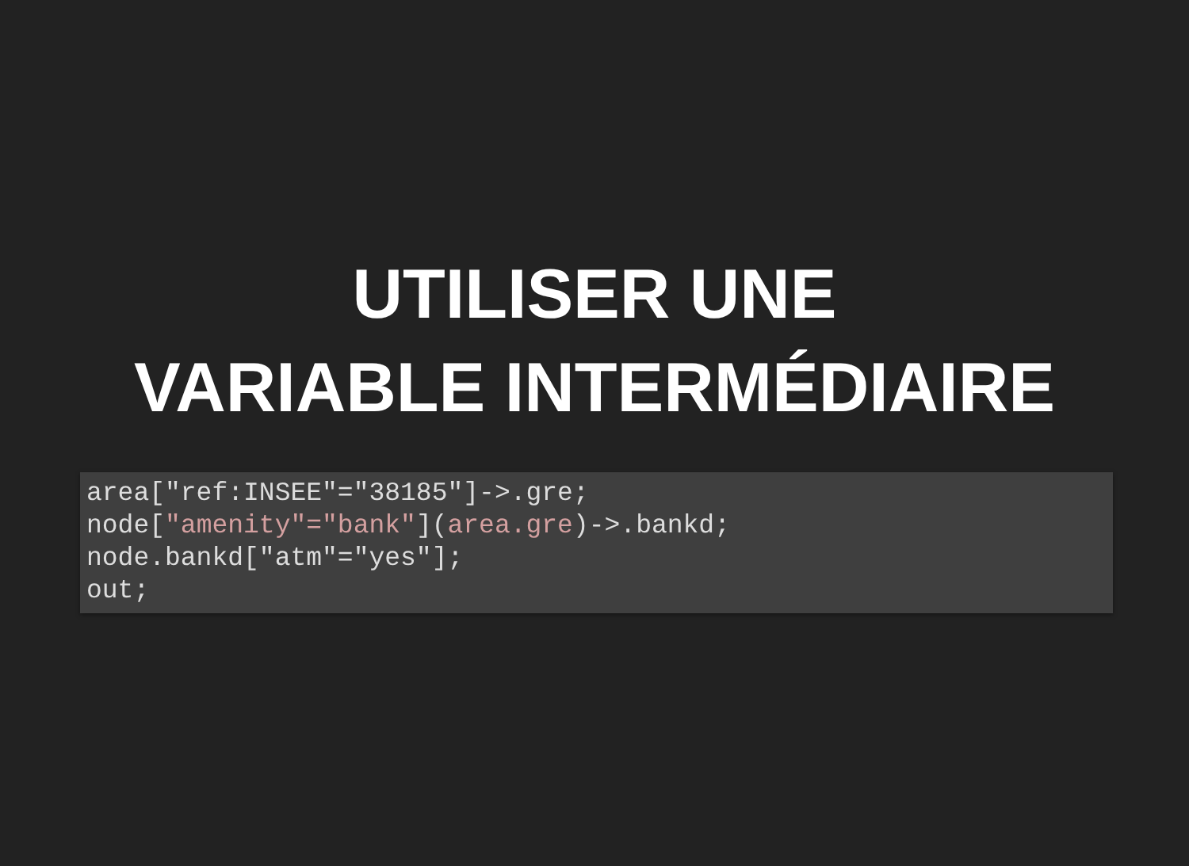UTILISER UNE
VARIABLE INTERMÉDIAIRE
area["ref:INSEE"="38185"]->.gre;
node["amenity"="bank"](area.gre)->.bankd;
node.bankd["atm"="yes"];
out;